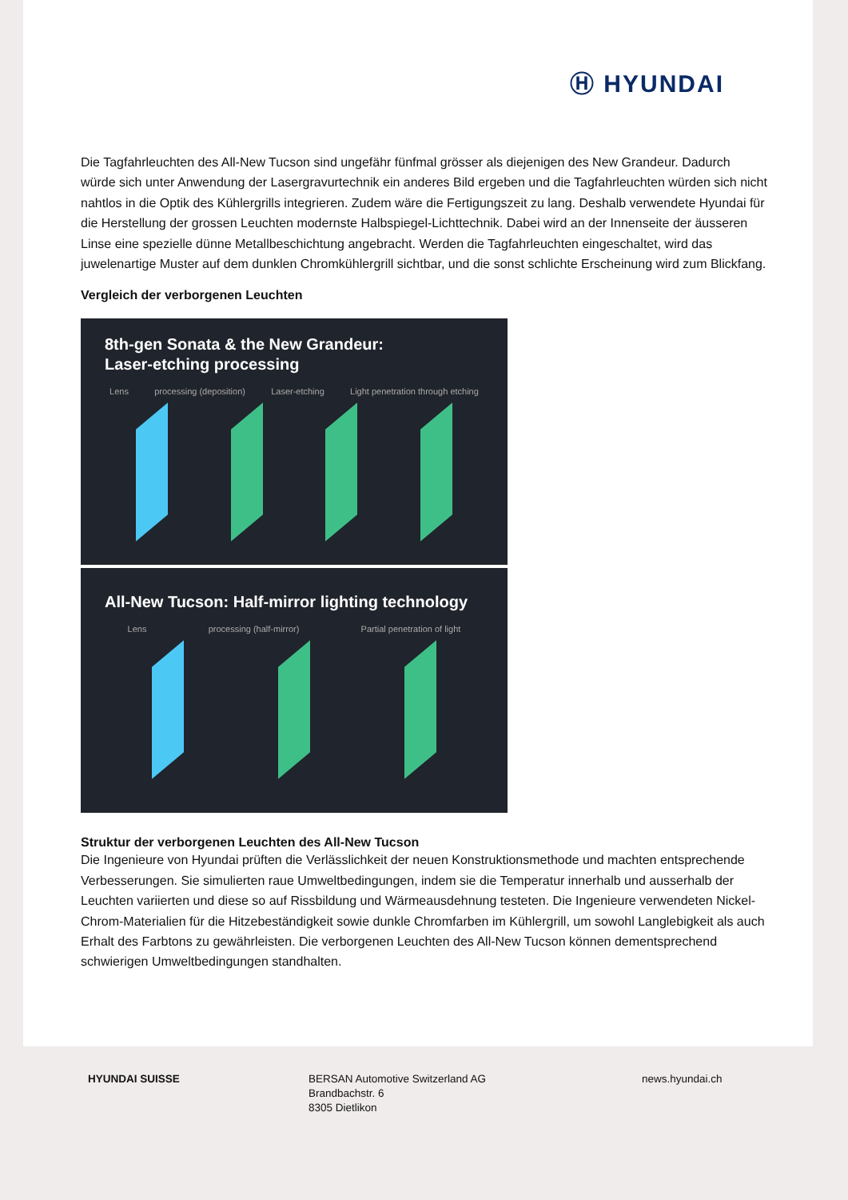Ⓗ HYUNDAI
Die Tagfahrleuchten des All-New Tucson sind ungefähr fünfmal grösser als diejenigen des New Grandeur. Dadurch würde sich unter Anwendung der Lasergravurtechnik ein anderes Bild ergeben und die Tagfahrleuchten würden sich nicht nahtlos in die Optik des Kühlergrills integrieren. Zudem wäre die Fertigungszeit zu lang. Deshalb verwendete Hyundai für die Herstellung der grossen Leuchten modernste Halbspiegel-Lichttechnik. Dabei wird an der Innenseite der äusseren Linse eine spezielle dünne Metallbeschichtung angebracht. Werden die Tagfahrleuchten eingeschaltet, wird das juwelenartige Muster auf dem dunklen Chromkühlergrill sichtbar, und die sonst schlichte Erscheinung wird zum Blickfang.
Vergleich der verborgenen Leuchten
8th-gen Sonata & the New Grandeur:
Laser-etching processing
Lens processing (deposition) Laser-etching Light penetration through etching
All-New Tucson: Half-mirror lighting technology
Lens processing (half-mirror) Partial penetration of light
Struktur der verborgenen Leuchten des All-New Tucson
Die Ingenieure von Hyundai prüften die Verlässlichkeit der neuen Konstruktionsmethode und machten entsprechende Verbesserungen. Sie simulierten raue Umweltbedingungen, indem sie die Temperatur innerhalb und ausserhalb der Leuchten variierten und diese so auf Rissbildung und Wärmeausdehnung testeten. Die Ingenieure verwendeten Nickel-Chrom-Materialien für die Hitzebeständigkeit sowie dunkle Chromfarben im Kühlergrill, um sowohl Langlebigkeit als auch Erhalt des Farbtons zu gewährleisten. Die verborgenen Leuchten des All-New Tucson können dementsprechend schwierigen Umweltbedingungen standhalten.
HYUNDAI SUISSE BERSAN Automotive Switzerland AG
Brandbachstr. 6
8305 Dietlikon
news.hyundai.ch